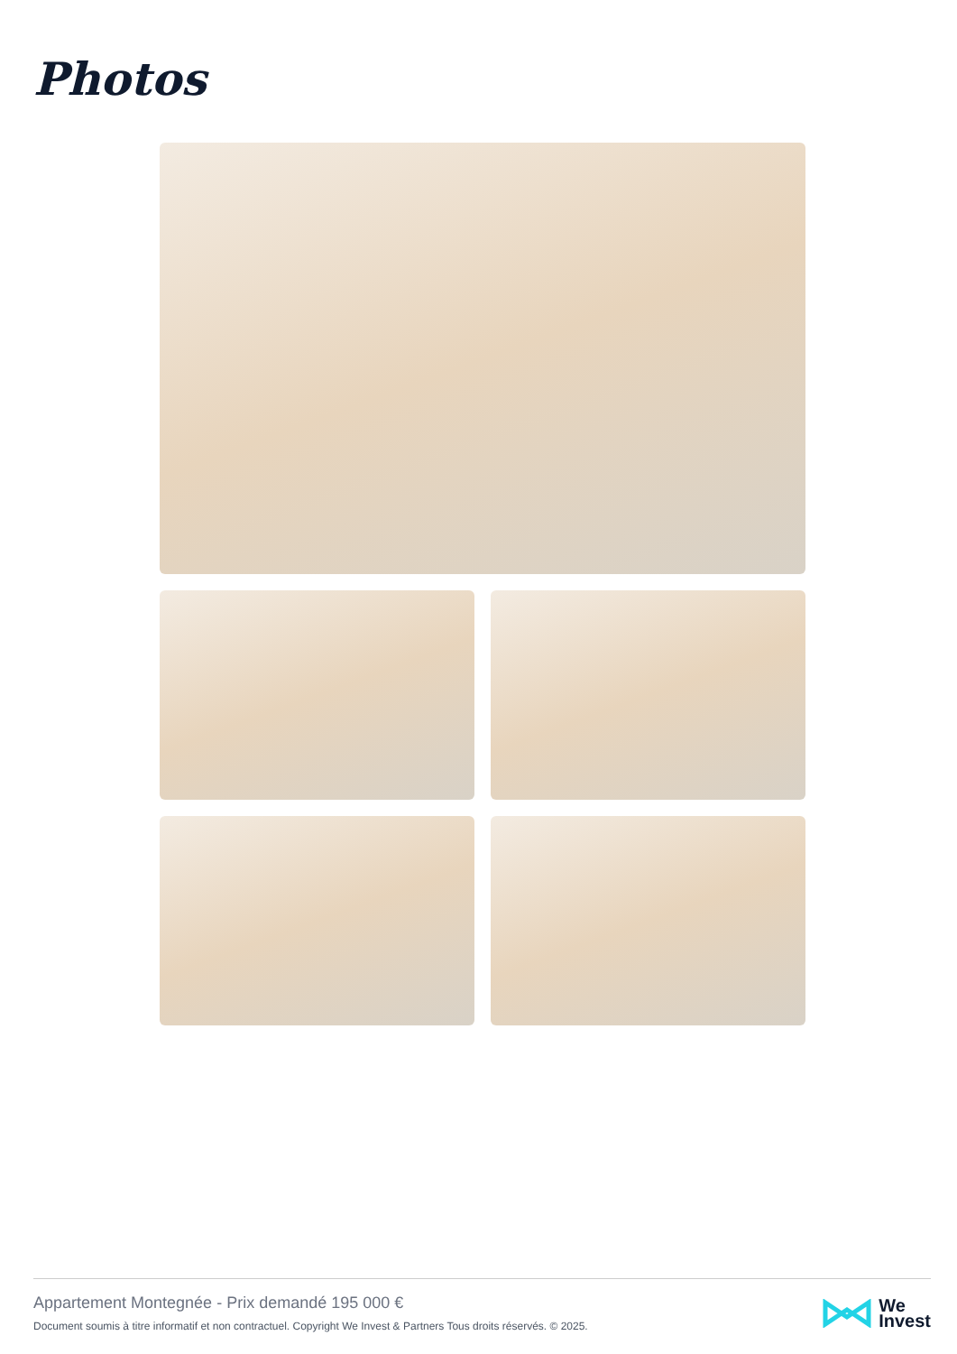Photos
Appartement Montegnée - Prix demandé 195 000 €
Document soumis à titre informatif et non contractuel. Copyright We Invest & Partners Tous droits réservés. © 2025.
We
Invest